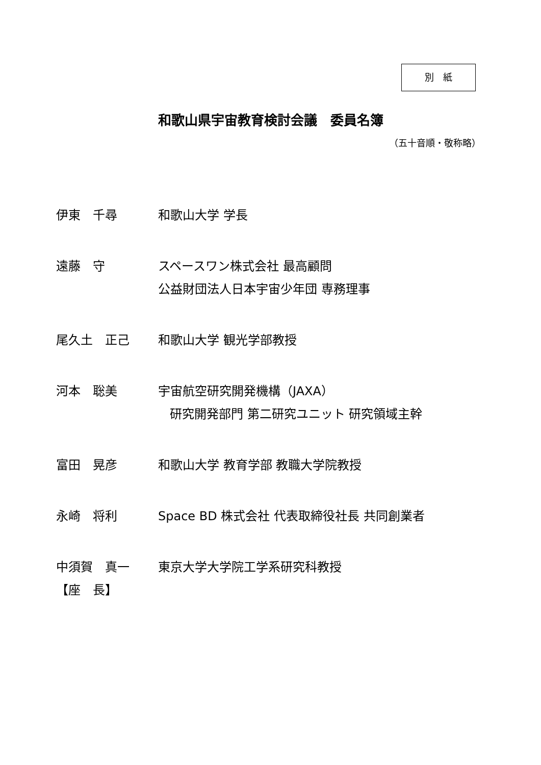別　紙
和歌山県宇宙教育検討会議　委員名簿
（五十音順・敬称略）
伊東　千尋 和歌山大学 学長
遠藤　守 スペースワン株式会社 最高顧問
公益財団法人日本宇宙少年団 専務理事
尾久土　正己 和歌山大学 観光学部教授
河本　聡美 宇宙航空研究開発機構（JAXA）
研究開発部門 第二研究ユニット 研究領域主幹
富田　晃彦 和歌山大学 教育学部 教職大学院教授
永崎　将利 Space BD 株式会社 代表取締役社長 共同創業者
中須賀　真一
【座　長】
東京大学大学院工学系研究科教授